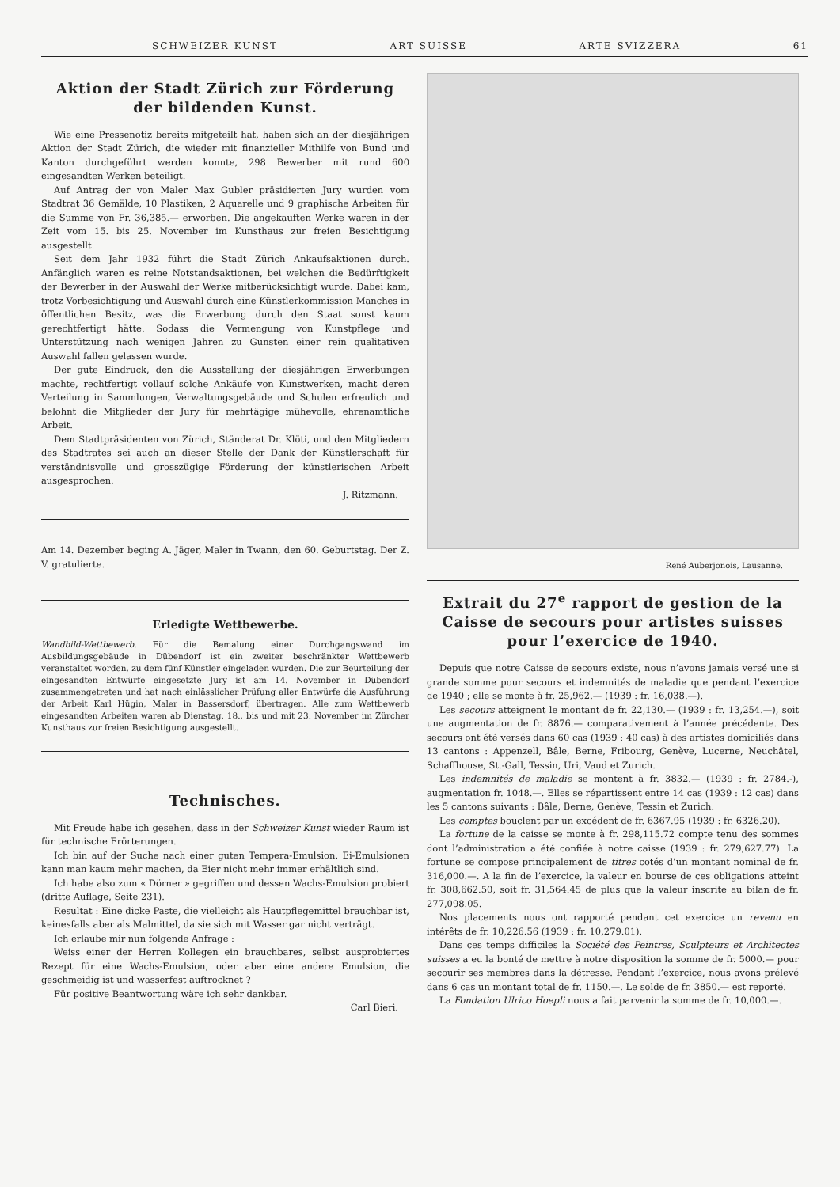SCHWEIZER KUNST ART SUISSE ARTE SVIZZERA 61
Aktion der Stadt Zürich zur Förderung der bildenden Kunst.
Wie eine Pressenotiz bereits mitgeteilt hat, haben sich an der diesjährigen Aktion der Stadt Zürich, die wieder mit finanzieller Mithilfe von Bund und Kanton durchgeführt werden konnte, 298 Bewerber mit rund 600 eingesandten Werken beteiligt.
Auf Antrag der von Maler Max Gubler präsidierten Jury wurden vom Stadtrat 36 Gemälde, 10 Plastiken, 2 Aquarelle und 9 graphische Arbeiten für die Summe von Fr. 36,385.— erworben. Die angekauften Werke waren in der Zeit vom 15. bis 25. November im Kunsthaus zur freien Besichtigung ausgestellt.
Seit dem Jahr 1932 führt die Stadt Zürich Ankaufsaktionen durch. Anfänglich waren es reine Notstandsaktionen, bei welchen die Bedürftigkeit der Bewerber in der Auswahl der Werke mitberücksichtigt wurde. Dabei kam, trotz Vorbesichtigung und Auswahl durch eine Künstlerkommission Manches in öffentlichen Besitz, was die Erwerbung durch den Staat sonst kaum gerechtfertigt hätte. Sodass die Vermengung von Kunstpflege und Unterstützung nach wenigen Jahren zu Gunsten einer rein qualitativen Auswahl fallen gelassen wurde.
Der gute Eindruck, den die Ausstellung der diesjährigen Erwerbungen machte, rechtfertigt vollauf solche Ankäufe von Kunstwerken, macht deren Verteilung in Sammlungen, Verwaltungsgebäude und Schulen erfreulich und belohnt die Mitglieder der Jury für mehrtägige mühevolle, ehrenamtliche Arbeit.
Dem Stadtpräsidenten von Zürich, Ständerat Dr. Klöti, und den Mitgliedern des Stadtrates sei auch an dieser Stelle der Dank der Künstlerschaft für verständnisvolle und grosszügige Förderung der künstlerischen Arbeit ausgesprochen.
J. Ritzmann.
Am 14. Dezember beging A. Jäger, Maler in Twann, den 60. Geburtstag. Der Z. V. gratulierte.
Erledigte Wettbewerbe.
Wandbild-Wettbewerb. Für die Bemalung einer Durchgangswand im Ausbildungsgebäude in Dübendorf ist ein zweiter beschränkter Wettbewerb veranstaltet worden, zu dem fünf Künstler eingeladen wurden. Die zur Beurteilung der eingesandten Entwürfe eingesetzte Jury ist am 14. November in Dübendorf zusammengetreten und hat nach einlässlicher Prüfung aller Entwürfe die Ausführung der Arbeit Karl Hügin, Maler in Bassersdorf, übertragen. Alle zum Wettbewerb eingesandten Arbeiten waren ab Dienstag. 18., bis und mit 23. November im Zürcher Kunsthaus zur freien Besichtigung ausgestellt.
Technisches.
Mit Freude habe ich gesehen, dass in der Schweizer Kunst wieder Raum ist für technische Erörterungen.
Ich bin auf der Suche nach einer guten Tempera-Emulsion. Ei-Emulsionen kann man kaum mehr machen, da Eier nicht mehr immer erhältlich sind.
Ich habe also zum « Dörner » gegriffen und dessen Wachs-Emulsion probiert (dritte Auflage, Seite 231).
Resultat : Eine dicke Paste, die vielleicht als Hautpflegemittel brauchbar ist, keinesfalls aber als Malmittel, da sie sich mit Wasser gar nicht verträgt.
Ich erlaube mir nun folgende Anfrage :
Weiss einer der Herren Kollegen ein brauchbares, selbst ausprobiertes Rezept für eine Wachs-Emulsion, oder aber eine andere Emulsion, die geschmeidig ist und wasserfest auftrocknet ?
Für positive Beantwortung wäre ich sehr dankbar.
Carl Bieri.
René Auberjonois, Lausanne.
Extrait du 27<sup>e</sup> rapport de gestion de la Caisse de secours pour artistes suisses pour l’exercice de 1940.
Depuis que notre Caisse de secours existe, nous n’avons jamais versé une si grande somme pour secours et indemnités de maladie que pendant l’exercice de 1940 ; elle se monte à fr. 25,962.— (1939 : fr. 16,038.—).
Les secours atteignent le montant de fr. 22,130.— (1939 : fr. 13,254.—), soit une augmentation de fr. 8876.— comparativement à l’année précédente. Des secours ont été versés dans 60 cas (1939 : 40 cas) à des artistes domiciliés dans 13 cantons : Appenzell, Bâle, Berne, Fribourg, Genève, Lucerne, Neuchâtel, Schaffhouse, St.-Gall, Tessin, Uri, Vaud et Zurich.
Les indemnités de maladie se montent à fr. 3832.— (1939 : fr. 2784.-), augmentation fr. 1048.—. Elles se répartissent entre 14 cas (1939 : 12 cas) dans les 5 cantons suivants : Bâle, Berne, Genève, Tessin et Zurich.
Les comptes bouclent par un excédent de fr. 6367.95 (1939 : fr. 6326.20).
La fortune de la caisse se monte à fr. 298,115.72 compte tenu des sommes dont l’administration a été confiée à notre caisse (1939 : fr. 279,627.77). La fortune se compose principalement de titres cotés d’un montant nominal de fr. 316,000.—. A la fin de l’exercice, la valeur en bourse de ces obligations atteint fr. 308,662.50, soit fr. 31,564.45 de plus que la valeur inscrite au bilan de fr. 277,098.05.
Nos placements nous ont rapporté pendant cet exercice un revenu en intérêts de fr. 10,226.56 (1939 : fr. 10,279.01).
Dans ces temps difficiles la Société des Peintres, Sculpteurs et Architectes suisses a eu la bonté de mettre à notre disposition la somme de fr. 5000.— pour secourir ses membres dans la détresse. Pendant l’exercice, nous avons prélevé dans 6 cas un montant total de fr. 1150.—. Le solde de fr. 3850.— est reporté.
La Fondation Ulrico Hoepli nous a fait parvenir la somme de fr. 10,000.—.